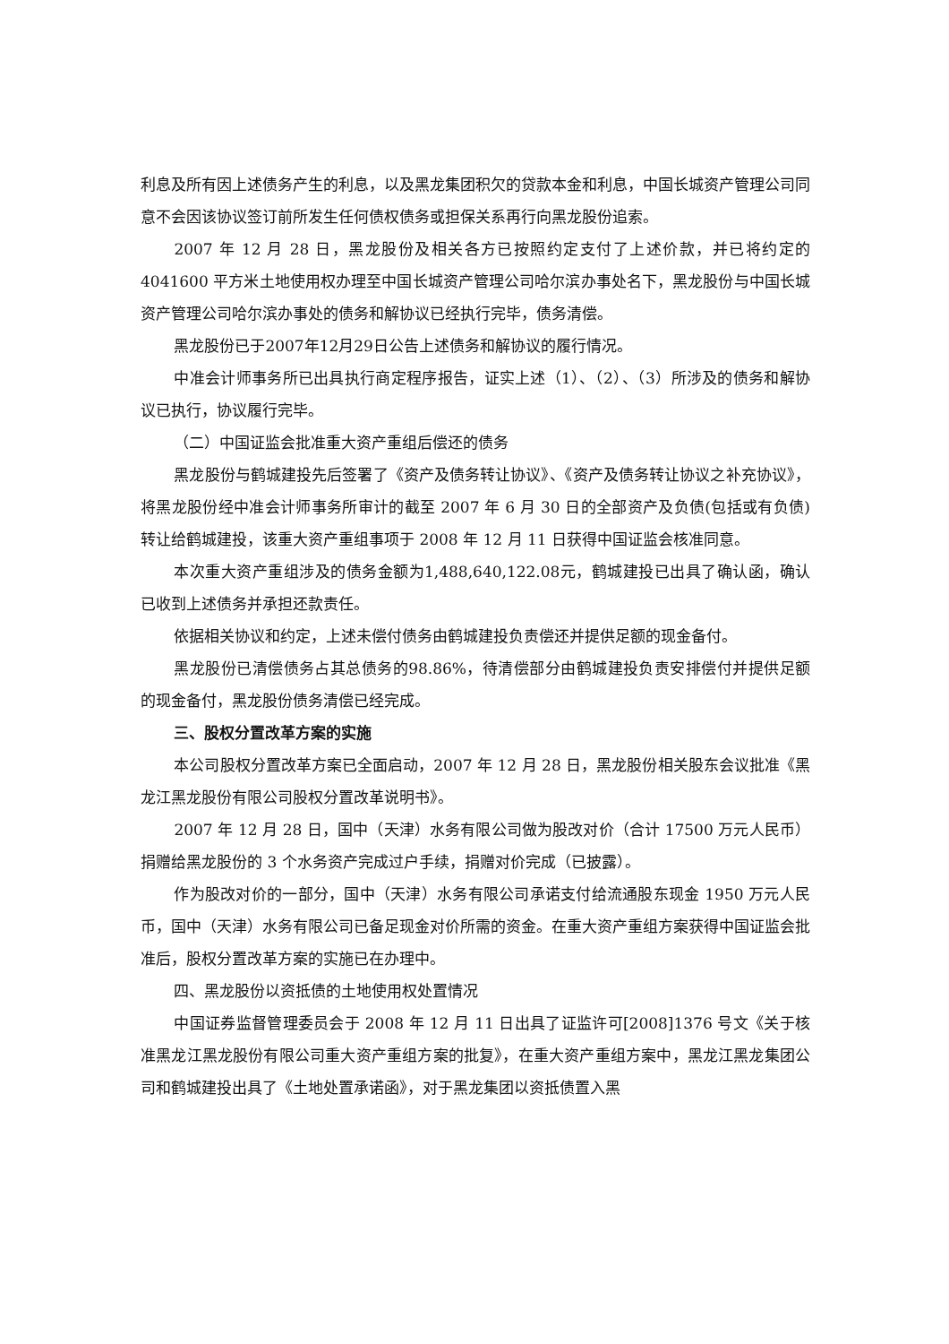利息及所有因上述债务产生的利息，以及黑龙集团积欠的贷款本金和利息，中国长城资产管理公司同意不会因该协议签订前所发生任何债权债务或担保关系再行向黑龙股份追索。
2007 年 12 月 28 日，黑龙股份及相关各方已按照约定支付了上述价款，并已将约定的 4041600 平方米土地使用权办理至中国长城资产管理公司哈尔滨办事处名下，黑龙股份与中国长城资产管理公司哈尔滨办事处的债务和解协议已经执行完毕，债务清偿。
黑龙股份已于2007年12月29日公告上述债务和解协议的履行情况。
中准会计师事务所已出具执行商定程序报告，证实上述（1）、（2）、（3）所涉及的债务和解协议已执行，协议履行完毕。
（二）中国证监会批准重大资产重组后偿还的债务
黑龙股份与鹤城建投先后签署了《资产及债务转让协议》、《资产及债务转让协议之补充协议》，将黑龙股份经中准会计师事务所审计的截至 2007 年 6 月 30 日的全部资产及负债(包括或有负债)转让给鹤城建投，该重大资产重组事项于 2008 年 12 月 11 日获得中国证监会核准同意。
本次重大资产重组涉及的债务金额为1,488,640,122.08元，鹤城建投已出具了确认函，确认已收到上述债务并承担还款责任。
依据相关协议和约定，上述未偿付债务由鹤城建投负责偿还并提供足额的现金备付。
黑龙股份已清偿债务占其总债务的98.86%，待清偿部分由鹤城建投负责安排偿付并提供足额的现金备付，黑龙股份债务清偿已经完成。
三、股权分置改革方案的实施
本公司股权分置改革方案已全面启动，2007 年 12 月 28 日，黑龙股份相关股东会议批准《黑龙江黑龙股份有限公司股权分置改革说明书》。
2007 年 12 月 28 日，国中（天津）水务有限公司做为股改对价（合计 17500 万元人民币）捐赠给黑龙股份的 3 个水务资产完成过户手续，捐赠对价完成（已披露）。
作为股改对价的一部分，国中（天津）水务有限公司承诺支付给流通股东现金 1950 万元人民币，国中（天津）水务有限公司已备足现金对价所需的资金。在重大资产重组方案获得中国证监会批准后，股权分置改革方案的实施已在办理中。
四、黑龙股份以资抵债的土地使用权处置情况
中国证券监督管理委员会于 2008 年 12 月 11 日出具了证监许可[2008]1376 号文《关于核准黑龙江黑龙股份有限公司重大资产重组方案的批复》，在重大资产重组方案中，黑龙江黑龙集团公司和鹤城建投出具了《土地处置承诺函》，对于黑龙集团以资抵债置入黑